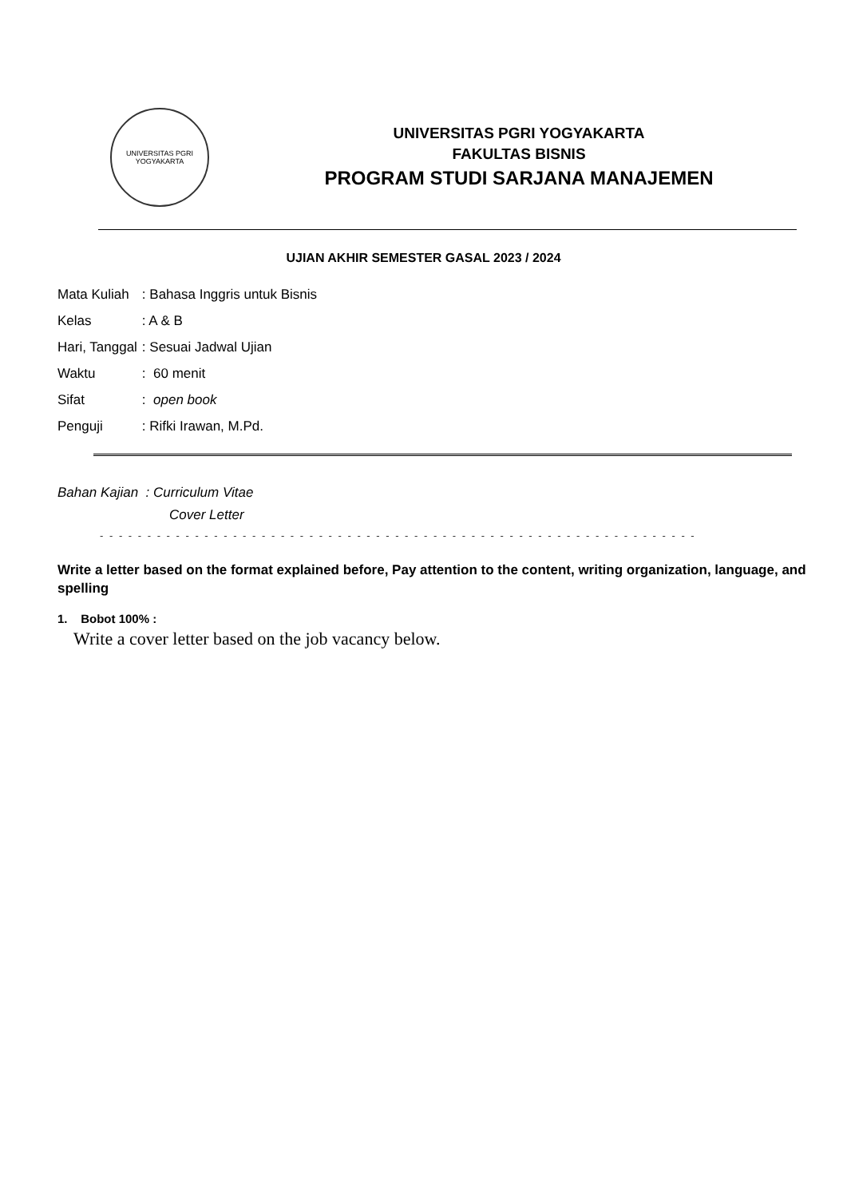UNIVERSITAS PGRI
YOGYAKARTA
UNIVERSITAS PGRI YOGYAKARTA
FAKULTAS BISNIS
PROGRAM STUDI SARJANA MANAJEMEN
UJIAN AKHIR SEMESTER GASAL 2023 / 2024
| Mata Kuliah | : Bahasa Inggris untuk Bisnis |
| Kelas | : A & B |
| Hari, Tanggal | : Sesuai Jadwal Ujian |
| Waktu | : 60 menit |
| Sifat | : open book |
| Penguji | : Rifki Irawan, M.Pd. |
Bahan Kajian : Curriculum Vitae
Cover Letter
- - - - - - - - - - - - - - - - - - - - - - - - - - - - - - - - - - - - - - - - - - - - - - - - - - - - - - - - - - - - - - -
Write a letter based on the format explained before, Pay attention to the content, writing organization, language, and spelling
1. Bobot 100% :
Write a cover letter based on the job vacancy below.